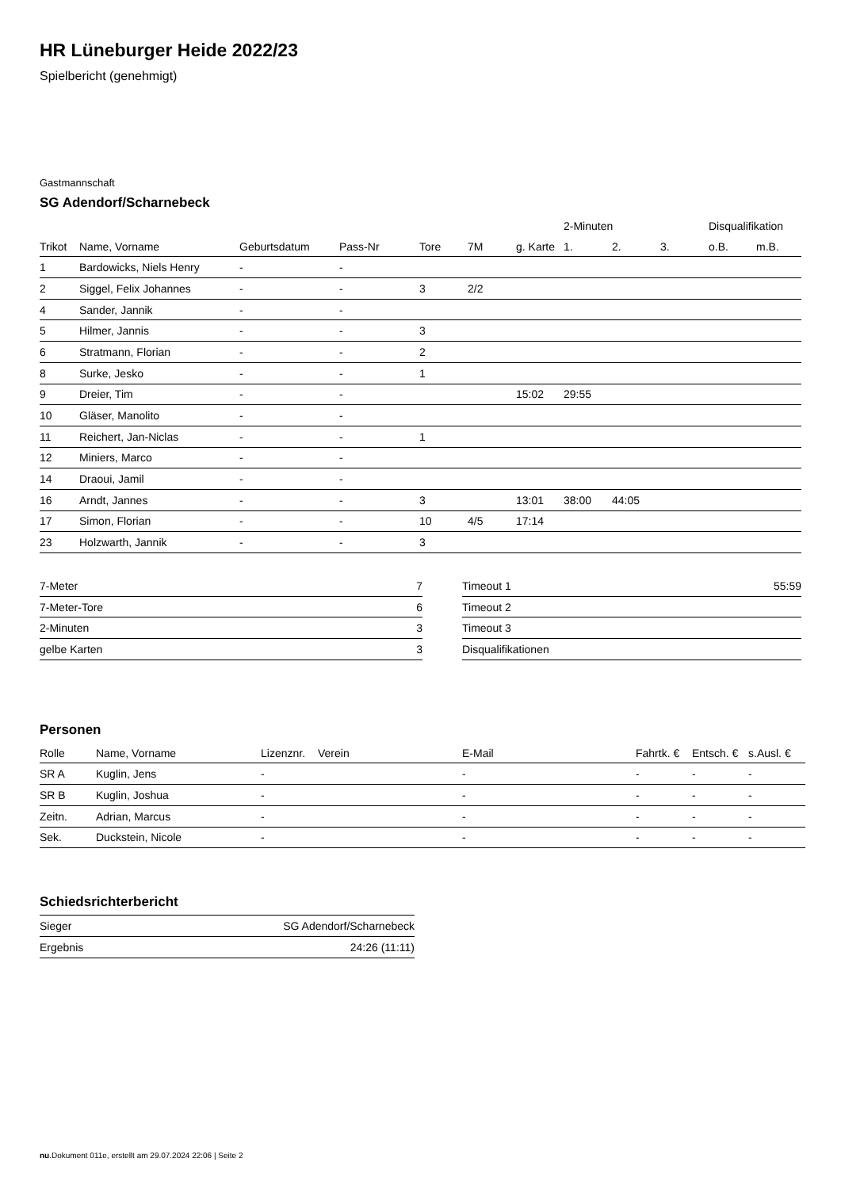HR Lüneburger Heide 2022/23
Spielbericht (genehmigt)
Gastmannschaft
SG Adendorf/Scharnebeck
| | | | | | | | 2-Minuten | | | Disqualifikation | |
| --- | --- | --- | --- | --- | --- | --- | --- | --- | --- | --- | --- |
| Trikot | Name, Vorname | Geburtsdatum | Pass-Nr | Tore | 7M | g. Karte | 1. | 2. | 3. | o.B. | m.B. |
| 1 | Bardowicks, Niels Henry | - | - | | | | | | | | |
| 2 | Siggel, Felix Johannes | - | - | 3 | 2/2 | | | | | | |
| 4 | Sander, Jannik | - | - | | | | | | | | |
| 5 | Hilmer, Jannis | - | - | 3 | | | | | | | |
| 6 | Stratmann, Florian | - | - | 2 | | | | | | | |
| 8 | Surke, Jesko | - | - | 1 | | | | | | | |
| 9 | Dreier, Tim | - | - | | | 15:02 | 29:55 | | | | |
| 10 | Gläser, Manolito | - | - | | | | | | | | |
| 11 | Reichert, Jan-Niclas | - | - | 1 | | | | | | | |
| 12 | Miniers, Marco | - | - | | | | | | | | |
| 14 | Draoui, Jamil | - | - | | | | | | | | |
| 16 | Arndt, Jannes | - | - | 3 | | 13:01 | 38:00 | 44:05 | | | |
| 17 | Simon, Florian | - | - | 10 | 4/5 | 17:14 | | | | | |
| 23 | Holzwarth, Jannik | - | - | 3 | | | | | | | |
| 7-Meter | 7 |
| 7-Meter-Tore | 6 |
| 2-Minuten | 3 |
| gelbe Karten | 3 |
| Timeout 1 | 55:59 |
| Timeout 2 | |
| Timeout 3 | |
| Disqualifikationen | |
Personen
| Rolle | Name, Vorname | Lizenznr. | Verein | E-Mail | Fahrtk. € | Entsch. € | s.Ausl. € |
| --- | --- | --- | --- | --- | --- | --- | --- |
| SR A | Kuglin, Jens | - | | - | - | - | - |
| SR B | Kuglin, Joshua | - | | - | - | - | - |
| Zeitn. | Adrian, Marcus | - | | - | - | - | - |
| Sek. | Duckstein, Nicole | - | | - | - | - | - |
Schiedsrichterbericht
| Sieger | SG Adendorf/Scharnebeck |
| Ergebnis | 24:26 (11:11) |
nu.Dokument 011e, erstellt am 29.07.2024 22:06 | Seite 2